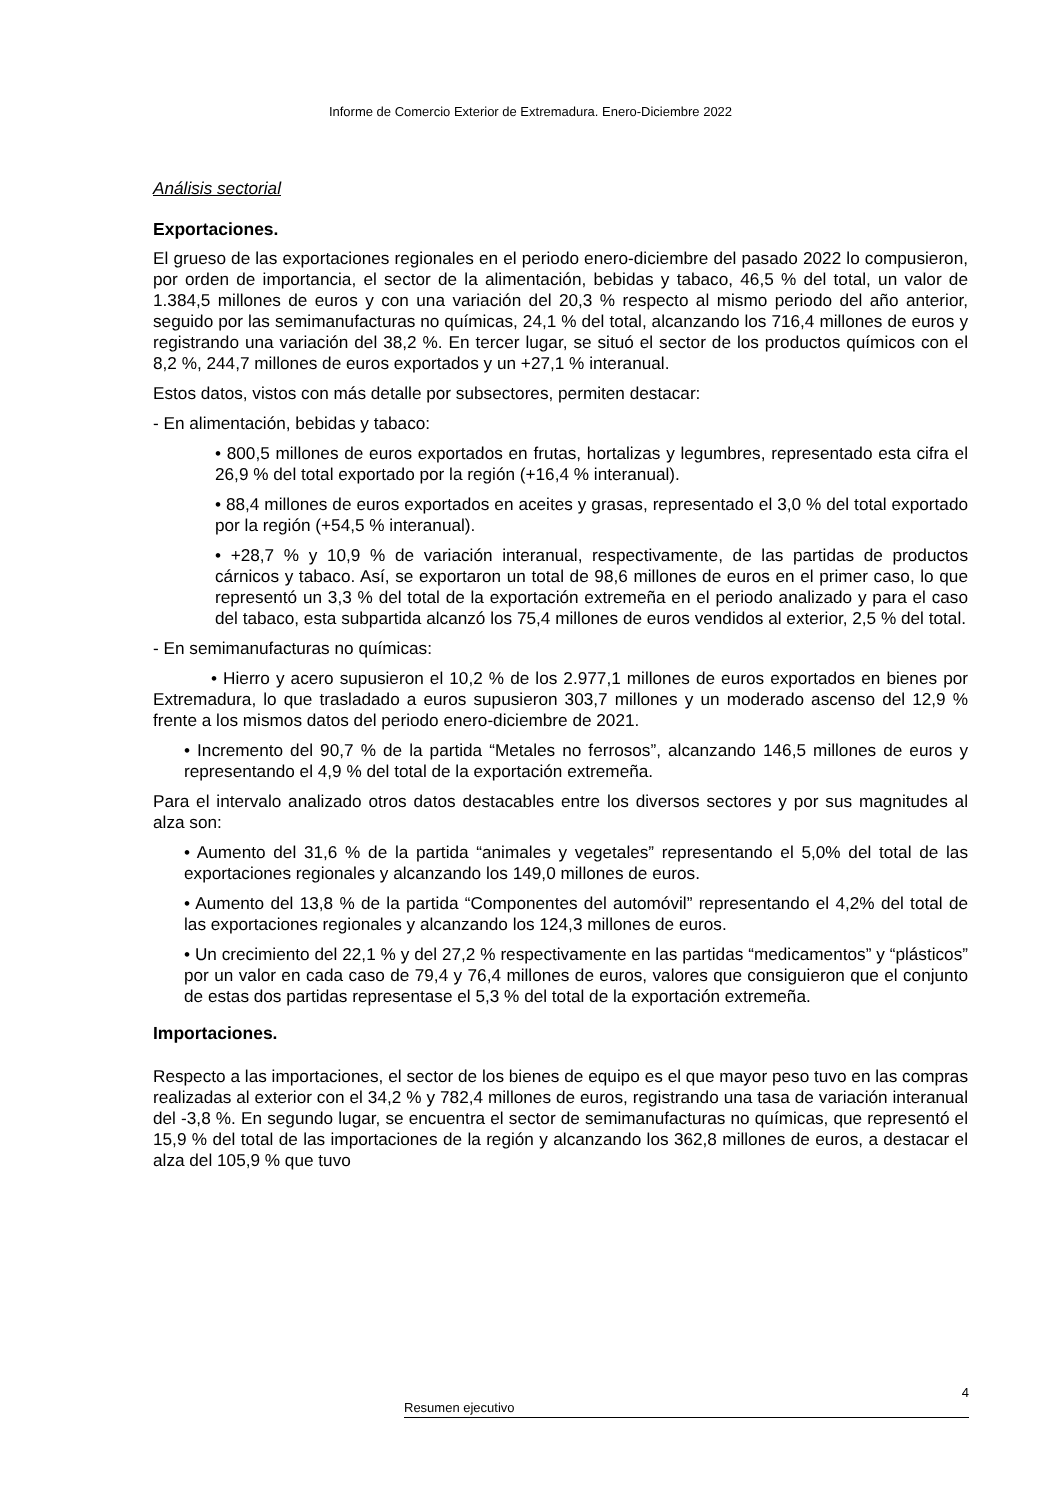Informe de Comercio Exterior de Extremadura. Enero-Diciembre 2022
Análisis sectorial
Exportaciones.
El grueso de las exportaciones regionales en el periodo enero-diciembre del pasado 2022 lo compusieron, por orden de importancia, el sector de la alimentación, bebidas y tabaco, 46,5 % del total, un valor de 1.384,5 millones de euros y con una variación del 20,3 % respecto al mismo periodo del año anterior, seguido por las semimanufacturas no químicas, 24,1 % del total, alcanzando los 716,4 millones de euros y registrando una variación del 38,2 %. En tercer lugar, se situó el sector de los productos químicos con el 8,2 %, 244,7 millones de euros exportados y un +27,1 % interanual.
Estos datos, vistos con más detalle por subsectores, permiten destacar:
- En alimentación, bebidas y tabaco:
• 800,5 millones de euros exportados en frutas, hortalizas y legumbres, representado esta cifra el 26,9 % del total exportado por la región (+16,4 % interanual).
• 88,4 millones de euros exportados en aceites y grasas, representado el 3,0 % del total exportado por la región (+54,5 % interanual).
• +28,7 % y 10,9 % de variación interanual, respectivamente, de las partidas de productos cárnicos y tabaco. Así, se exportaron un total de 98,6 millones de euros en el primer caso, lo que representó un 3,3 % del total de la exportación extremeña en el periodo analizado y para el caso del tabaco, esta subpartida alcanzó los 75,4 millones de euros vendidos al exterior, 2,5 % del total.
- En semimanufacturas no químicas:
• Hierro y acero supusieron el 10,2 % de los 2.977,1 millones de euros exportados en bienes por Extremadura, lo que trasladado a euros supusieron 303,7 millones y un moderado ascenso del 12,9 % frente a los mismos datos del periodo enero-diciembre de 2021.
• Incremento del 90,7 % de la partida “Metales no ferrosos”, alcanzando 146,5 millones de euros y representando el 4,9 % del total de la exportación extremeña.
Para el intervalo analizado otros datos destacables entre los diversos sectores y por sus magnitudes al alza son:
• Aumento del 31,6 % de la partida “animales y vegetales” representando el 5,0% del total de las exportaciones regionales y alcanzando los 149,0 millones de euros.
• Aumento del 13,8 % de la partida “Componentes del automóvil” representando el 4,2% del total de las exportaciones regionales y alcanzando los 124,3 millones de euros.
• Un crecimiento del 22,1 % y del 27,2 % respectivamente en las partidas “medicamentos” y “plásticos” por un valor en cada caso de 79,4 y 76,4 millones de euros, valores que consiguieron que el conjunto de estas dos partidas representase el 5,3 % del total de la exportación extremeña.
Importaciones.
Respecto a las importaciones, el sector de los bienes de equipo es el que mayor peso tuvo en las compras realizadas al exterior con el 34,2 % y 782,4 millones de euros, registrando una tasa de variación interanual del -3,8 %. En segundo lugar, se encuentra el sector de semimanufacturas no químicas, que representó el 15,9 % del total de las importaciones de la región y alcanzando los 362,8 millones de euros, a destacar el alza del 105,9 % que tuvo
4
Resumen ejecutivo